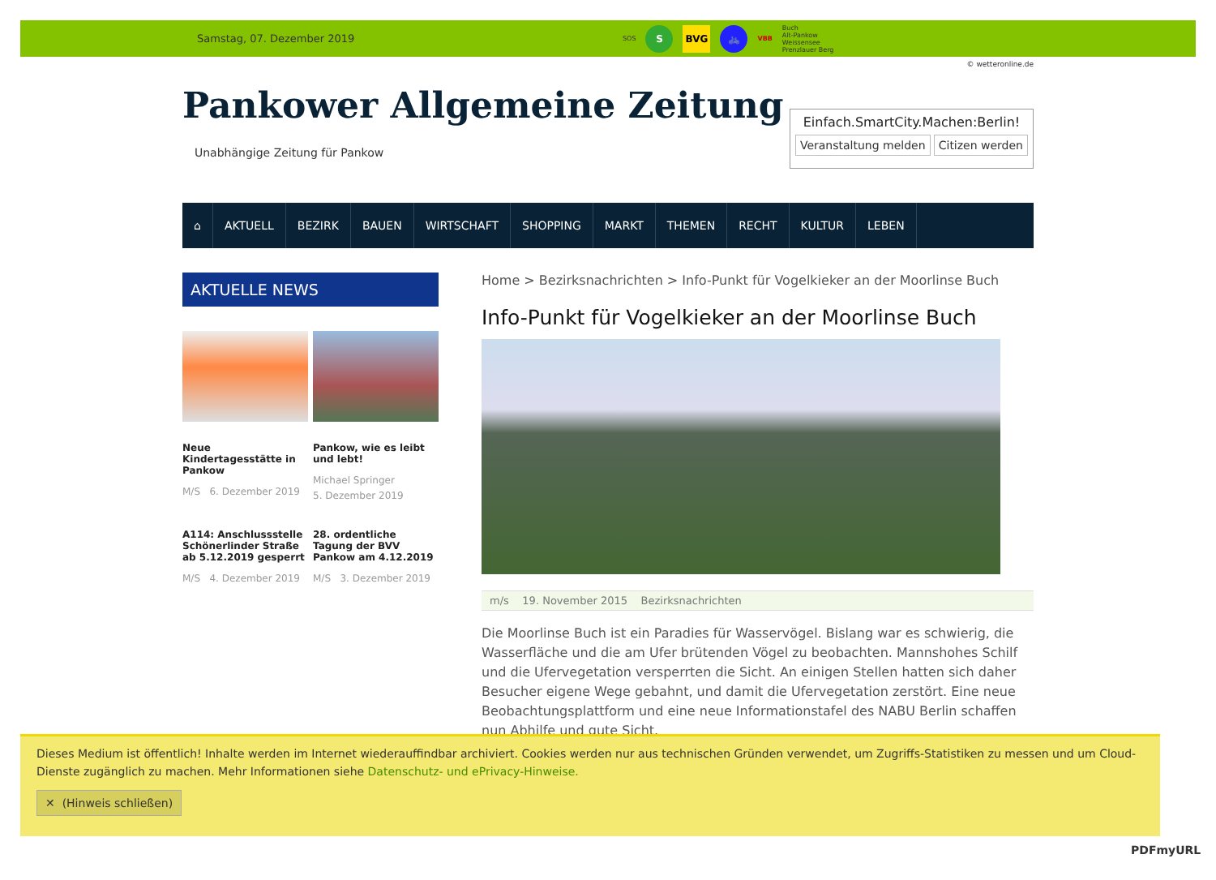Samstag, 07. Dezember 2019
SOS
S BVG 🚲
VBB Buch
Alt-Pankow
Weissensee
Prenzlauer Berg
© wetteronline.de
Pankower Allgemeine Zeitung
Unabhängige Zeitung für Pankow
Einfach.SmartCity.Machen:Berlin!
Veranstaltung melden Citizen werden
⌂ AKTUELL BEZIRK BAUEN WIRTSCHAFT SHOPPING MARKT THEMEN RECHT KULTUR LEBEN
AKTUELLE NEWS
Neue Kindertagesstätte in Pankow
M/S 6. Dezember 2019
Pankow, wie es leibt und lebt!
Michael Springer
5. Dezember 2019
A114: Anschlussstelle Schönerlinder Straße ab 5.12.2019 gesperrt
M/S 4. Dezember 2019
28. ordentliche Tagung der BVV Pankow am 4.12.2019
M/S 3. Dezember 2019
Home > Bezirksnachrichten > Info-Punkt für Vogelkieker an der Moorlinse Buch
Info-Punkt für Vogelkieker an der Moorlinse Buch
m/s 19. November 2015 Bezirksnachrichten
Die Moorlinse Buch ist ein Paradies für Wasservögel. Bislang war es schwierig, die Wasserfläche und die am Ufer brütenden Vögel zu beobachten. Mannshohes Schilf und die Ufervegetation versperrten die Sicht. An einigen Stellen hatten sich daher Besucher eigene Wege gebahnt, und damit die Ufervegetation zerstört. Eine neue Beobachtungsplattform und eine neue Informationstafel des NABU Berlin schaffen nun Abhilfe und gute Sicht.
Dieses Medium ist öffentlich! Inhalte werden im Internet wiederauffindbar archiviert. Cookies werden nur aus technischen Gründen verwendet, um Zugriffs-Statistiken zu messen und um Cloud-Dienste zugänglich zu machen. Mehr Informationen siehe Datenschutz- und ePrivacy-Hinweise.
✕ (Hinweis schließen)
PDFmyURL